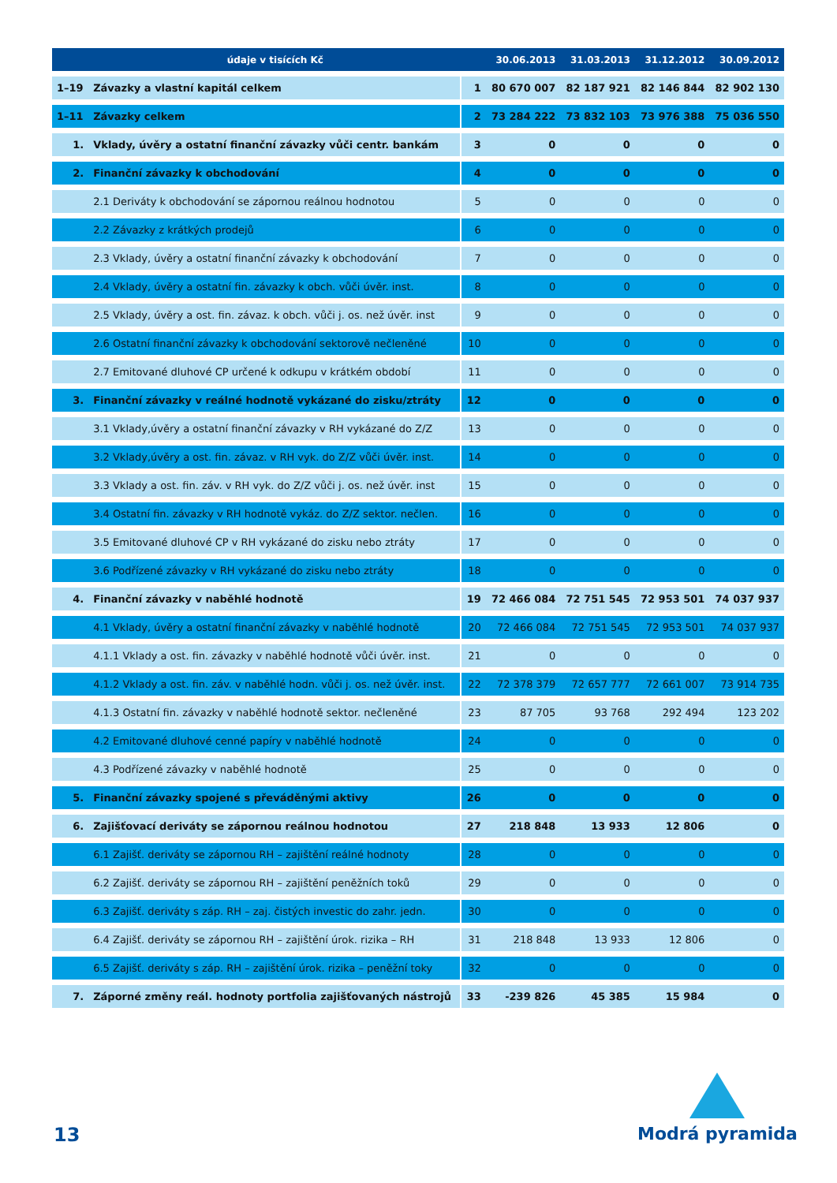| | údaje v tisících Kč | | 30.06.2013 | 31.03.2013 | 31.12.2012 | 30.09.2012 |
| --- | --- | --- | --- | --- | --- | --- |
| 1–19 | Závazky a vlastní kapitál celkem | 1 | 80 670 007 | 82 187 921 | 82 146 844 | 82 902 130 |
| 1–11 | Závazky celkem | 2 | 73 284 222 | 73 832 103 | 73 976 388 | 75 036 550 |
| 1. | Vklady, úvěry a ostatní finanční závazky vůči centr. bankám | 3 | 0 | 0 | 0 | 0 |
| 2. | Finanční závazky k obchodování | 4 | 0 | 0 | 0 | 0 |
| | 2.1 Deriváty k obchodování se zápornou reálnou hodnotou | 5 | 0 | 0 | 0 | 0 |
| | 2.2 Závazky z krátkých prodejů | 6 | 0 | 0 | 0 | 0 |
| | 2.3 Vklady, úvěry a ostatní finanční závazky k obchodování | 7 | 0 | 0 | 0 | 0 |
| | 2.4 Vklady, úvěry a ostatní fin. závazky k obch. vůči úvěr. inst. | 8 | 0 | 0 | 0 | 0 |
| | 2.5 Vklady, úvěry a ost. fin. závaz. k obch. vůči j. os. než úvěr. inst | 9 | 0 | 0 | 0 | 0 |
| | 2.6 Ostatní finanční závazky k obchodování sektorově nečleněné | 10 | 0 | 0 | 0 | 0 |
| | 2.7 Emitované dluhové CP určené k odkupu v krátkém období | 11 | 0 | 0 | 0 | 0 |
| 3. | Finanční závazky v reálné hodnotě vykázané do zisku/ztráty | 12 | 0 | 0 | 0 | 0 |
| | 3.1 Vklady,úvěry a ostatní finanční závazky v RH vykázané do Z/Z | 13 | 0 | 0 | 0 | 0 |
| | 3.2 Vklady,úvěry a ost. fin. závaz. v RH vyk. do Z/Z vůči úvěr. inst. | 14 | 0 | 0 | 0 | 0 |
| | 3.3 Vklady a ost. fin. záv. v RH vyk. do Z/Z vůči j. os. než úvěr. inst | 15 | 0 | 0 | 0 | 0 |
| | 3.4 Ostatní fin. závazky v RH hodnotě vykáz. do Z/Z sektor. nečlen. | 16 | 0 | 0 | 0 | 0 |
| | 3.5 Emitované dluhové CP v RH vykázané do zisku nebo ztráty | 17 | 0 | 0 | 0 | 0 |
| | 3.6 Podřízené závazky v RH vykázané do zisku nebo ztráty | 18 | 0 | 0 | 0 | 0 |
| 4. | Finanční závazky v naběhlé hodnotě | 19 | 72 466 084 | 72 751 545 | 72 953 501 | 74 037 937 |
| | 4.1 Vklady, úvěry a ostatní finanční závazky v naběhlé hodnotě | 20 | 72 466 084 | 72 751 545 | 72 953 501 | 74 037 937 |
| | 4.1.1 Vklady a ost. fin. závazky v naběhlé hodnotě vůči úvěr. inst. | 21 | 0 | 0 | 0 | 0 |
| | 4.1.2 Vklady a ost. fin. záv. v naběhlé hodn. vůči j. os. než úvěr. inst. | 22 | 72 378 379 | 72 657 777 | 72 661 007 | 73 914 735 |
| | 4.1.3 Ostatní fin. závazky v naběhlé hodnotě sektor. nečleněné | 23 | 87 705 | 93 768 | 292 494 | 123 202 |
| | 4.2 Emitované dluhové cenné papíry v naběhlé hodnotě | 24 | 0 | 0 | 0 | 0 |
| | 4.3 Podřízené závazky v naběhlé hodnotě | 25 | 0 | 0 | 0 | 0 |
| 5. | Finanční závazky spojené s převáděnými aktivy | 26 | 0 | 0 | 0 | 0 |
| 6. | Zajišťovací deriváty se zápornou reálnou hodnotou | 27 | 218 848 | 13 933 | 12 806 | 0 |
| | 6.1 Zajišť. deriváty se zápornou RH – zajištění reálné hodnoty | 28 | 0 | 0 | 0 | 0 |
| | 6.2 Zajišť. deriváty se zápornou RH – zajištění peněžních toků | 29 | 0 | 0 | 0 | 0 |
| | 6.3 Zajišť. deriváty s záp. RH – zaj. čistých investic do zahr. jedn. | 30 | 0 | 0 | 0 | 0 |
| | 6.4 Zajišť. deriváty se zápornou RH – zajištění úrok. rizika – RH | 31 | 218 848 | 13 933 | 12 806 | 0 |
| | 6.5 Zajišť. deriváty s záp. RH – zajištění úrok. rizika – peněžní toky | 32 | 0 | 0 | 0 | 0 |
| 7. | Záporné změny reál. hodnoty portfolia zajišťovaných nástrojů | 33 | -239 826 | 45 385 | 15 984 | 0 |
13
Modrá pyramida